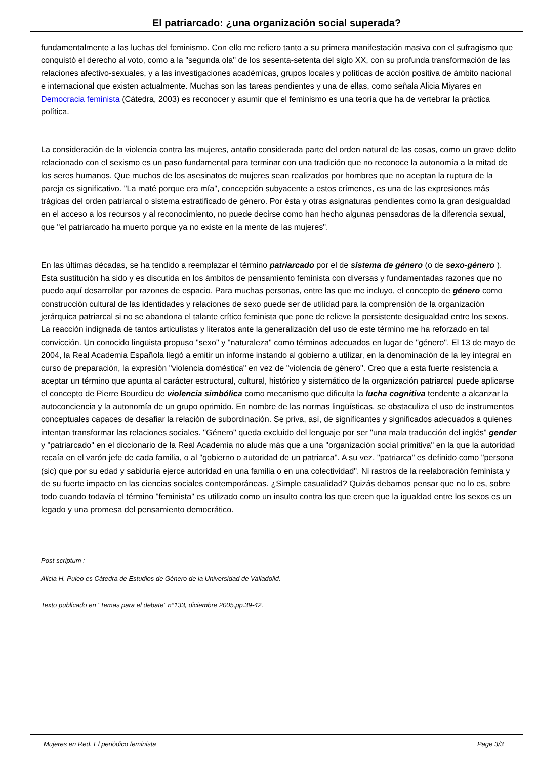El patriarcado: ¿una organización social superada?
fundamentalmente a las luchas del feminismo. Con ello me refiero tanto a su primera manifestación masiva con el sufragismo que conquistó el derecho al voto, como a la "segunda ola" de los sesenta-setenta del siglo XX, con su profunda transformación de las relaciones afectivo-sexuales, y a las investigaciones académicas, grupos locales y políticas de acción positiva de ámbito nacional e internacional que existen actualmente. Muchas son las tareas pendientes y una de ellas, como señala Alicia Miyares en Democracia feminista (Cátedra, 2003) es reconocer y asumir que el feminismo es una teoría que ha de vertebrar la práctica política.
La consideración de la violencia contra las mujeres, antaño considerada parte del orden natural de las cosas, como un grave delito relacionado con el sexismo es un paso fundamental para terminar con una tradición que no reconoce la autonomía a la mitad de los seres humanos. Que muchos de los asesinatos de mujeres sean realizados por hombres que no aceptan la ruptura de la pareja es significativo. "La maté porque era mía", concepción subyacente a estos crímenes, es una de las expresiones más trágicas del orden patriarcal o sistema estratificado de género. Por ésta y otras asignaturas pendientes como la gran desigualdad en el acceso a los recursos y al reconocimiento, no puede decirse como han hecho algunas pensadoras de la diferencia sexual, que "el patriarcado ha muerto porque ya no existe en la mente de las mujeres".
En las últimas décadas, se ha tendido a reemplazar el término patriarcado por el de sistema de género (o de sexo-género ). Esta sustitución ha sido y es discutida en los ámbitos de pensamiento feminista con diversas y fundamentadas razones que no puedo aquí desarrollar por razones de espacio. Para muchas personas, entre las que me incluyo, el concepto de género como construcción cultural de las identidades y relaciones de sexo puede ser de utilidad para la comprensión de la organización jerárquica patriarcal si no se abandona el talante crítico feminista que pone de relieve la persistente desigualdad entre los sexos. La reacción indignada de tantos articulistas y literatos ante la generalización del uso de este término me ha reforzado en tal convicción. Un conocido lingüista propuso "sexo" y "naturaleza" como términos adecuados en lugar de "género". El 13 de mayo de 2004, la Real Academia Española llegó a emitir un informe instando al gobierno a utilizar, en la denominación de la ley integral en curso de preparación, la expresión "violencia doméstica" en vez de "violencia de género". Creo que a esta fuerte resistencia a aceptar un término que apunta al carácter estructural, cultural, histórico y sistemático de la organización patriarcal puede aplicarse el concepto de Pierre Bourdieu de violencia simbólica como mecanismo que dificulta la lucha cognitiva tendente a alcanzar la autoconciencia y la autonomía de un grupo oprimido. En nombre de las normas lingüísticas, se obstaculiza el uso de instrumentos conceptuales capaces de desafiar la relación de subordinación. Se priva, así, de significantes y significados adecuados a quienes intentan transformar las relaciones sociales. "Género" queda excluido del lenguaje por ser "una mala traducción del inglés" gender y "patriarcado" en el diccionario de la Real Academia no alude más que a una "organización social primitiva" en la que la autoridad recaía en el varón jefe de cada familia, o al "gobierno o autoridad de un patriarca". A su vez, "patriarca" es definido como "persona (sic) que por su edad y sabiduría ejerce autoridad en una familia o en una colectividad". Ni rastros de la reelaboración feminista y de su fuerte impacto en las ciencias sociales contemporáneas. ¿Simple casualidad? Quizás debamos pensar que no lo es, sobre todo cuando todavía el término "feminista" es utilizado como un insulto contra los que creen que la igualdad entre los sexos es un legado y una promesa del pensamiento democrático.
Post-scriptum :
Alicia H. Puleo es Cátedra de Estudios de Género de la Universidad de Valladolid.
Texto publicado en "Temas para el debate" n°133, diciembre 2005,pp.39-42.
Mujeres en Red. El periódico feminista Page 3/3